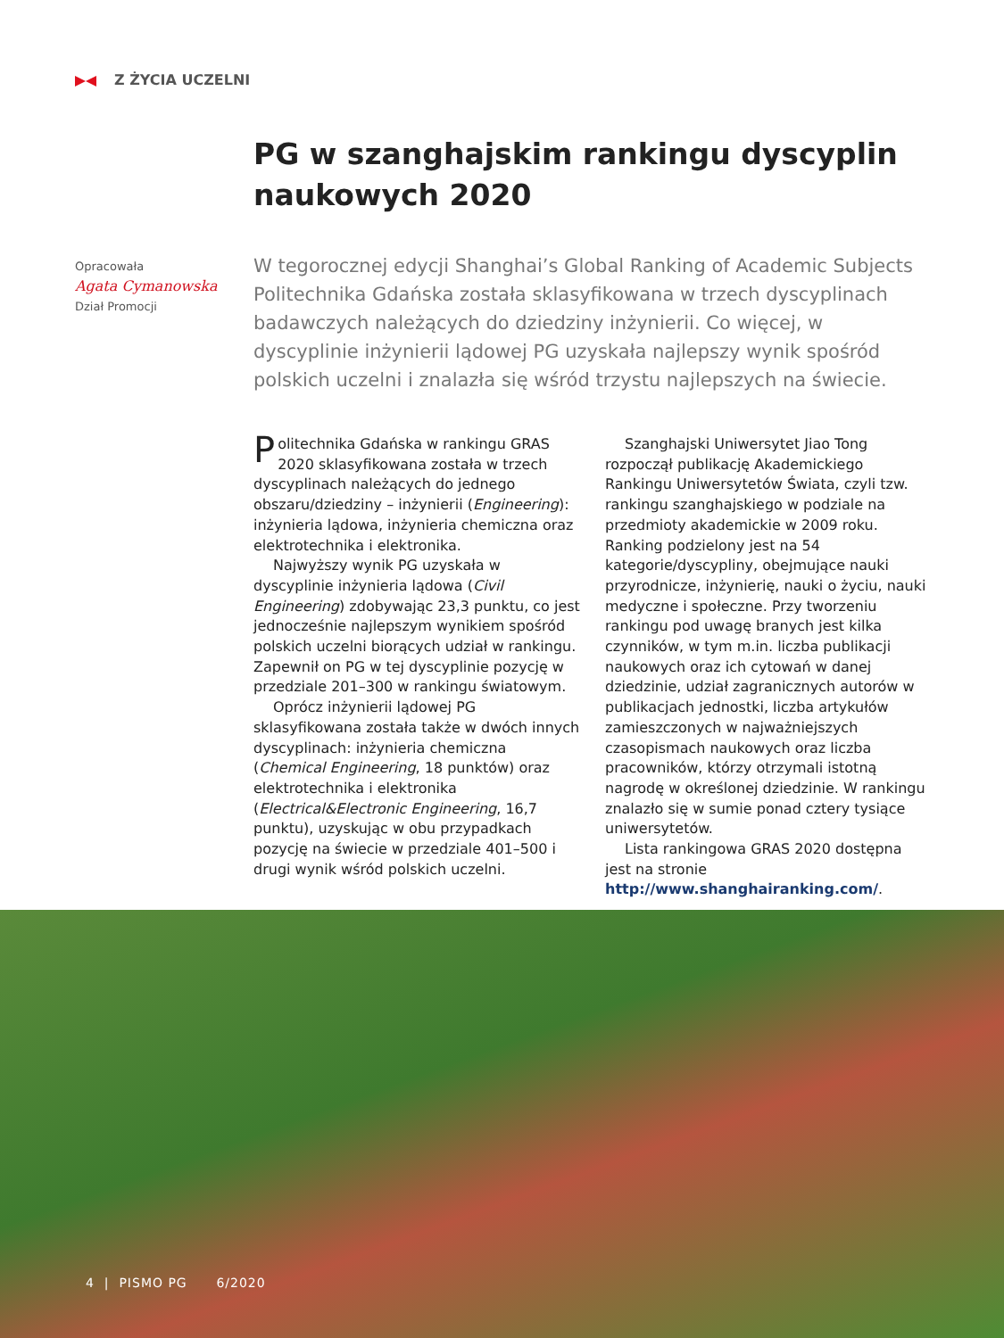Z ŻYCIA UCZELNI
PG w szanghajskim rankingu dyscyplin naukowych 2020
Opracowała
Agata Cymanowska
Dział Promocji
W tegorocznej edycji Shanghai’s Global Ranking of Academic Subjects Politechnika Gdańska została sklasyfikowana w trzech dyscyplinach badawczych należących do dziedziny inżynierii. Co więcej, w dyscyplinie inżynierii lądowej PG uzyskała najlepszy wynik spośród polskich uczelni i znalazła się wśród trzystu najlepszych na świecie.
Politechnika Gdańska w rankingu GRAS 2020 sklasyfikowana została w trzech dyscyplinach należących do jednego obszaru/dziedziny – inżynierii (Engineering): inżynieria lądowa, inżynieria chemiczna oraz elektrotechnika i elektronika.
Najwyższy wynik PG uzyskała w dyscyplinie inżynieria lądowa (Civil Engineering) zdobywając 23,3 punktu, co jest jednocześnie najlepszym wynikiem spośród polskich uczelni biorących udział w rankingu. Zapewnił on PG w tej dyscyplinie pozycję w przedziale 201–300 w rankingu światowym.
Oprócz inżynierii lądowej PG sklasyfikowana została także w dwóch innych dyscyplinach: inżynieria chemiczna (Chemical Engineering, 18 punktów) oraz elektrotechnika i elektronika (Electrical&Electronic Engineering, 16,7 punktu), uzyskując w obu przypadkach pozycję na świecie w przedziale 401–500 i drugi wynik wśród polskich uczelni.
Szanghajski Uniwersytet Jiao Tong rozpoczął publikację Akademickiego Rankingu Uniwersytetów Świata, czyli tzw. rankingu szanghajskiego w podziale na przedmioty akademickie w 2009 roku. Ranking podzielony jest na 54 kategorie/dyscypliny, obejmujące nauki przyrodnicze, inżynierię, nauki o życiu, nauki medyczne i społeczne. Przy tworzeniu rankingu pod uwagę branych jest kilka czynników, w tym m.in. liczba publikacji naukowych oraz ich cytowań w danej dziedzinie, udział zagranicznych autorów w publikacjach jednostki, liczba artykułów zamieszczonych w najważniejszych czasopismach naukowych oraz liczba pracowników, którzy otrzymali istotną nagrodę w określonej dziedzinie. W rankingu znalazło się w sumie ponad cztery tysiące uniwersytetów.
Lista rankingowa GRAS 2020 dostępna jest na stronie http://www.shanghairanking.com/.
4 | PISMO PG 6/2020